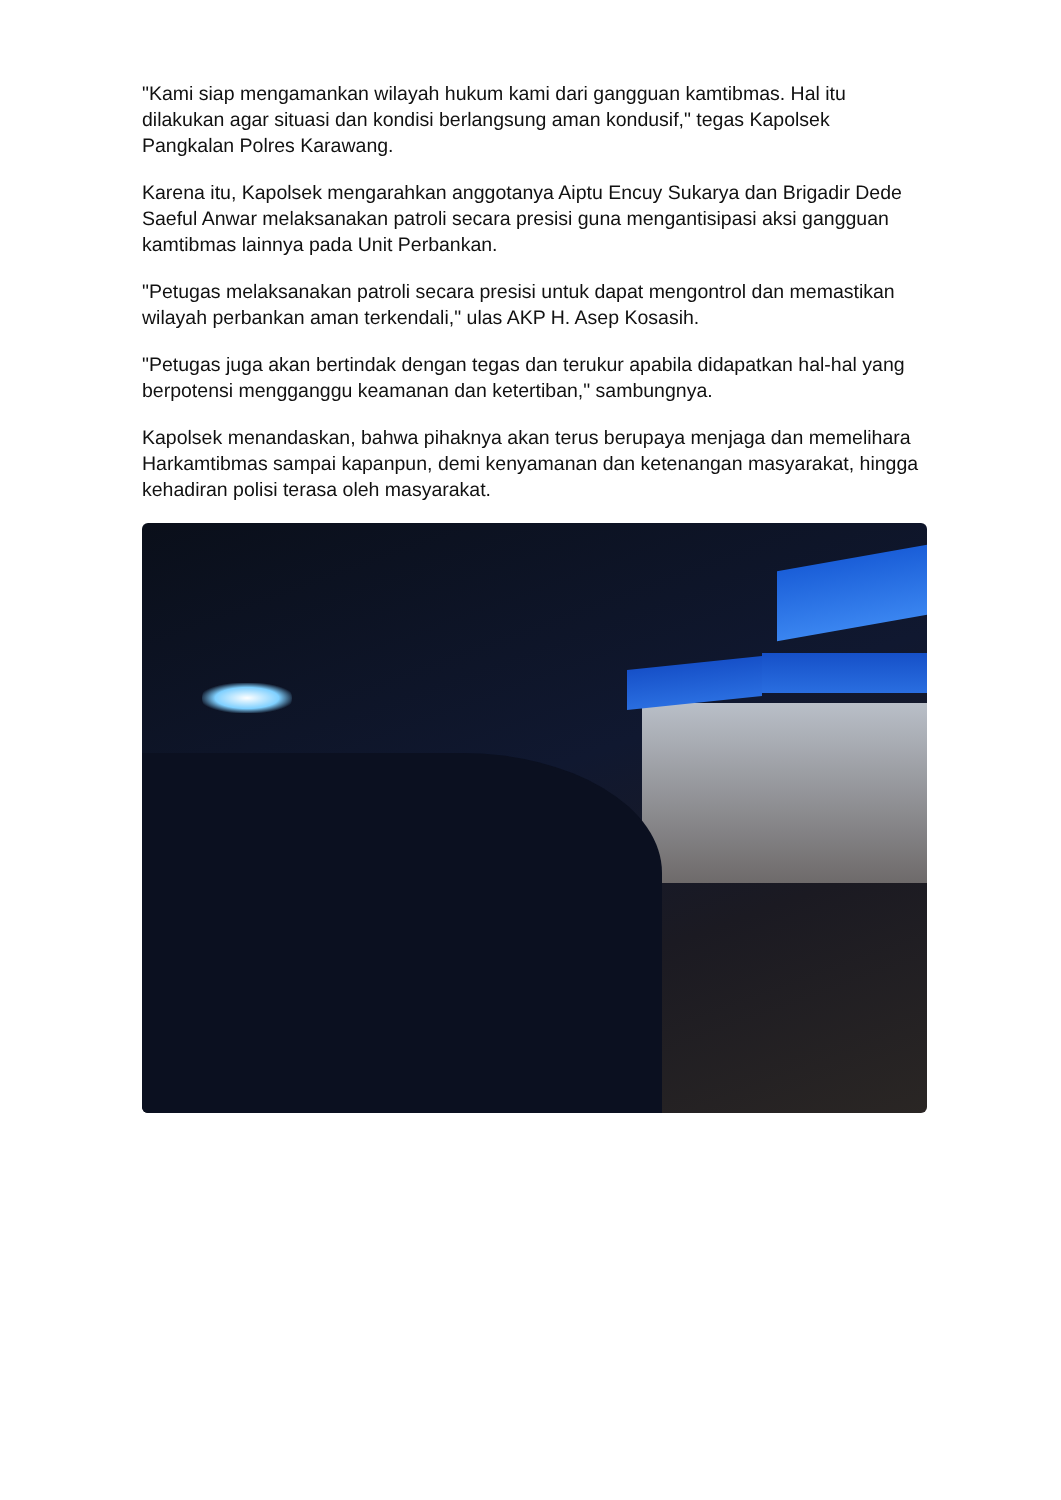"Kami siap mengamankan wilayah hukum kami dari gangguan kamtibmas. Hal itu dilakukan agar situasi dan kondisi berlangsung aman kondusif," tegas Kapolsek Pangkalan Polres Karawang.
Karena itu, Kapolsek mengarahkan anggotanya Aiptu Encuy Sukarya dan Brigadir Dede Saeful Anwar melaksanakan patroli secara presisi guna mengantisipasi aksi gangguan kamtibmas lainnya pada Unit Perbankan.
"Petugas melaksanakan patroli secara presisi untuk dapat mengontrol dan memastikan wilayah perbankan aman terkendali," ulas AKP H. Asep Kosasih.
"Petugas juga akan bertindak dengan tegas dan terukur apabila didapatkan hal-hal yang berpotensi mengganggu keamanan dan ketertiban," sambungnya.
Kapolsek menandaskan, bahwa pihaknya akan terus berupaya menjaga dan memelihara Harkamtibmas sampai kapanpun, demi kenyamanan dan ketenangan masyarakat, hingga kehadiran polisi terasa oleh masyarakat.